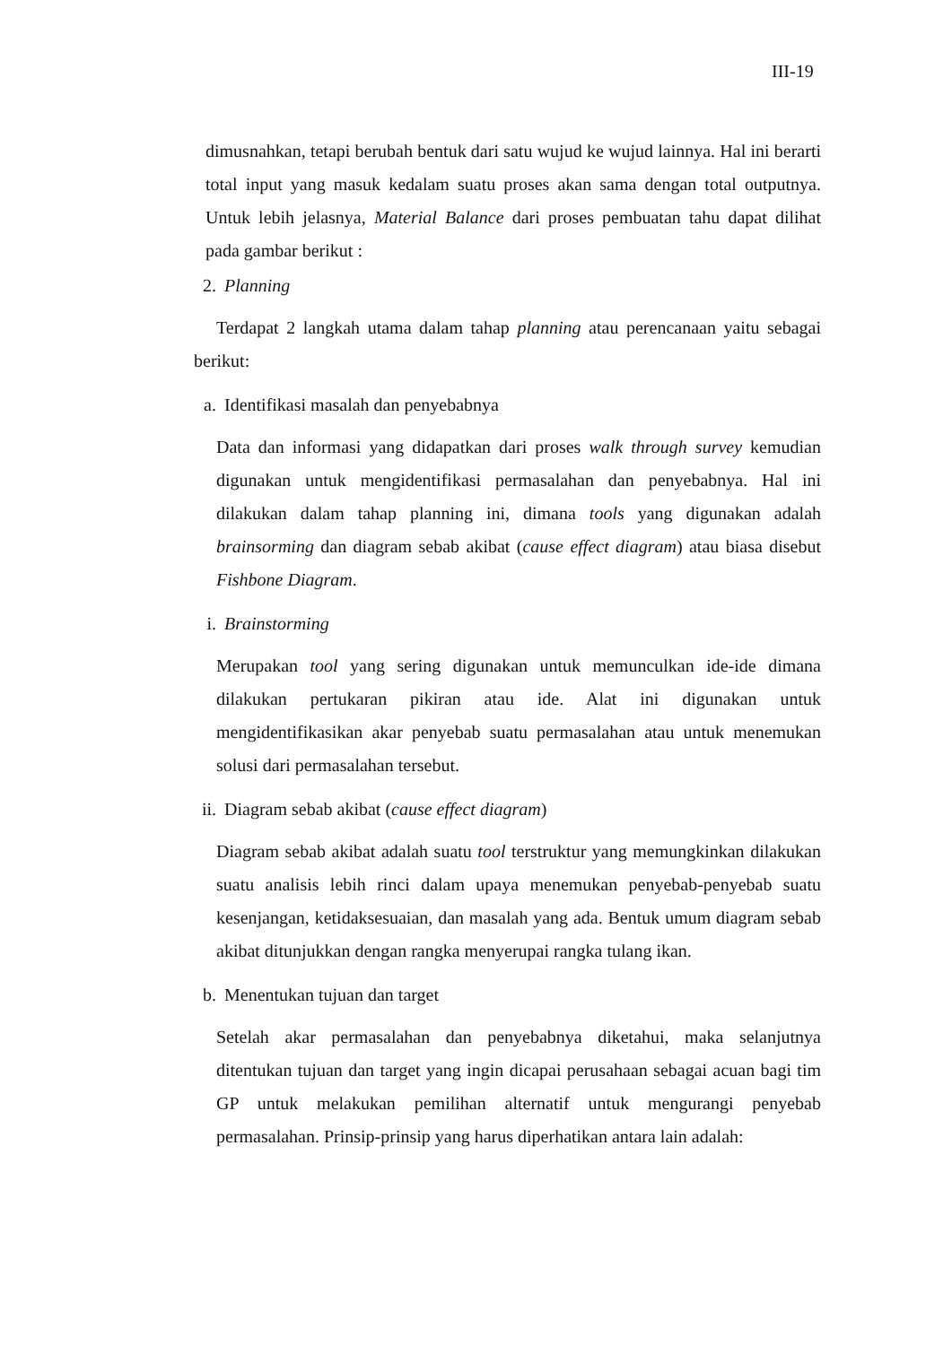III-19
dimusnahkan, tetapi berubah bentuk dari satu wujud ke wujud lainnya. Hal ini berarti total input yang masuk kedalam suatu proses akan sama dengan total outputnya. Untuk lebih jelasnya, Material Balance dari proses pembuatan tahu dapat dilihat pada gambar berikut :
2. Planning
Terdapat 2 langkah utama dalam tahap planning atau perencanaan yaitu sebagai berikut:
a. Identifikasi masalah dan penyebabnya
Data dan informasi yang didapatkan dari proses walk through survey kemudian digunakan untuk mengidentifikasi permasalahan dan penyebabnya. Hal ini dilakukan dalam tahap planning ini, dimana tools yang digunakan adalah brainsorming dan diagram sebab akibat (cause effect diagram) atau biasa disebut Fishbone Diagram.
i. Brainstorming
Merupakan tool yang sering digunakan untuk memunculkan ide-ide dimana dilakukan pertukaran pikiran atau ide. Alat ini digunakan untuk mengidentifikasikan akar penyebab suatu permasalahan atau untuk menemukan solusi dari permasalahan tersebut.
ii. Diagram sebab akibat (cause effect diagram)
Diagram sebab akibat adalah suatu tool terstruktur yang memungkinkan dilakukan suatu analisis lebih rinci dalam upaya menemukan penyebab-penyebab suatu kesenjangan, ketidaksesuaian, dan masalah yang ada. Bentuk umum diagram sebab akibat ditunjukkan dengan rangka menyerupai rangka tulang ikan.
b. Menentukan tujuan dan target
Setelah akar permasalahan dan penyebabnya diketahui, maka selanjutnya ditentukan tujuan dan target yang ingin dicapai perusahaan sebagai acuan bagi tim GP untuk melakukan pemilihan alternatif untuk mengurangi penyebab permasalahan. Prinsip-prinsip yang harus diperhatikan antara lain adalah: